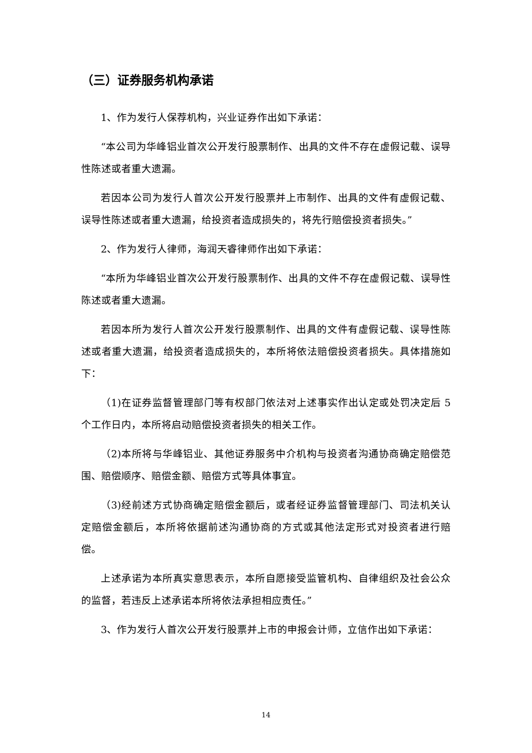（三）证券服务机构承诺
1、作为发行人保荐机构，兴业证券作出如下承诺：
“本公司为华峰铝业首次公开发行股票制作、出具的文件不存在虚假记载、误导性陈述或者重大遗漏。
若因本公司为发行人首次公开发行股票并上市制作、出具的文件有虚假记载、误导性陈述或者重大遗漏，给投资者造成损失的，将先行赔偿投资者损失。”
2、作为发行人律师，海润天睿律师作出如下承诺：
“本所为华峰铝业首次公开发行股票制作、出具的文件不存在虚假记载、误导性陈述或者重大遗漏。
若因本所为发行人首次公开发行股票制作、出具的文件有虚假记载、误导性陈述或者重大遗漏，给投资者造成损失的，本所将依法赔偿投资者损失。具体措施如下：
（1)在证券监督管理部门等有权部门依法对上述事实作出认定或处罚决定后 5 个工作日内，本所将启动赔偿投资者损失的相关工作。
（2)本所将与华峰铝业、其他证券服务中介机构与投资者沟通协商确定赔偿范围、赔偿顺序、赔偿金额、赔偿方式等具体事宜。
（3)经前述方式协商确定赔偿金额后，或者经证券监督管理部门、司法机关认定赔偿金额后，本所将依据前述沟通协商的方式或其他法定形式对投资者进行赔偿。
上述承诺为本所真实意思表示，本所自愿接受监管机构、自律组织及社会公众的监督，若违反上述承诺本所将依法承担相应责任。”
3、作为发行人首次公开发行股票并上市的申报会计师，立信作出如下承诺：
14